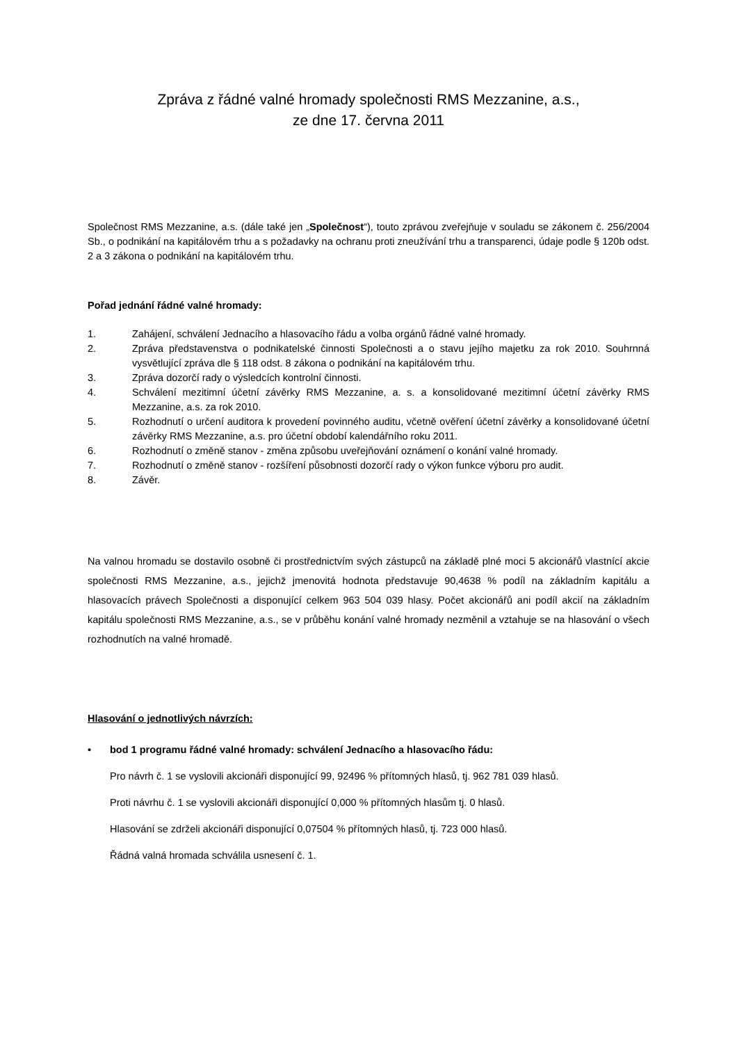Zpráva z řádné valné hromady společnosti RMS Mezzanine, a.s.,
ze dne 17. června 2011
Společnost RMS Mezzanine, a.s. (dále také jen „Společnost“), touto zprávou zveřejňuje v souladu se zákonem č. 256/2004 Sb., o podnikání na kapitálovém trhu a s požadavky na ochranu proti zneužívání trhu a transparenci, údaje podle § 120b odst. 2 a 3 zákona o podnikání na kapitálovém trhu.
Pořad jednání řádné valné hromady:
1. Zahájení, schválení Jednacího a hlasovacího řádu a volba orgánů řádné valné hromady.
2. Zpráva představenstva o podnikatelské činnosti Společnosti a o stavu jejího majetku za rok 2010. Souhrnná vysvětlující zpráva dle § 118 odst. 8 zákona o podnikání na kapitálovém trhu.
3. Zpráva dozorčí rady o výsledcích kontrolní činnosti.
4. Schválení mezitimní účetní závěrky RMS Mezzanine, a. s. a konsolidované mezitimní účetní závěrky RMS Mezzanine, a.s. za rok 2010.
5. Rozhodnutí o určení auditora k provedení povinného auditu, včetně ověření účetní závěrky a konsolidované účetní závěrky RMS Mezzanine, a.s. pro účetní období kalendářního roku 2011.
6. Rozhodnutí o změně stanov - změna způsobu uveřejňování oznámení o konání valné hromady.
7. Rozhodnutí o změně stanov - rozšíření působnosti dozorčí rady o výkon funkce výboru pro audit.
8. Závěr.
Na valnou hromadu se dostavilo osobně či prostřednictvím svých zástupců na základě plné moci 5 akcionářů vlastnící akcie společnosti RMS Mezzanine, a.s., jejichž jmenovitá hodnota představuje 90,4638 % podíl na základním kapitálu a hlasovacích právech Společnosti a disponující celkem 963 504 039 hlasy. Počet akcionářů ani podíl akcií na základním kapitálu společnosti RMS Mezzanine, a.s., se v průběhu konání valné hromady nezměnil a vztahuje se na hlasování o všech rozhodnutích na valné hromadě.
Hlasování o jednotlivých návrzích:
• bod 1 programu řádné valné hromady: schválení Jednacího a hlasovacího řádu:
Pro návrh č. 1 se vyslovili akcionáři disponující 99, 92496 % přítomných hlasů, tj. 962 781 039 hlasů.
Proti návrhu č. 1 se vyslovili akcionáři disponující 0,000 % přítomných hlasům tj. 0 hlasů.
Hlasování se zdrželi akcionáři disponující 0,07504 % přítomných hlasů, tj. 723 000 hlasů.
Řádná valná hromada schválila usnesení č. 1.